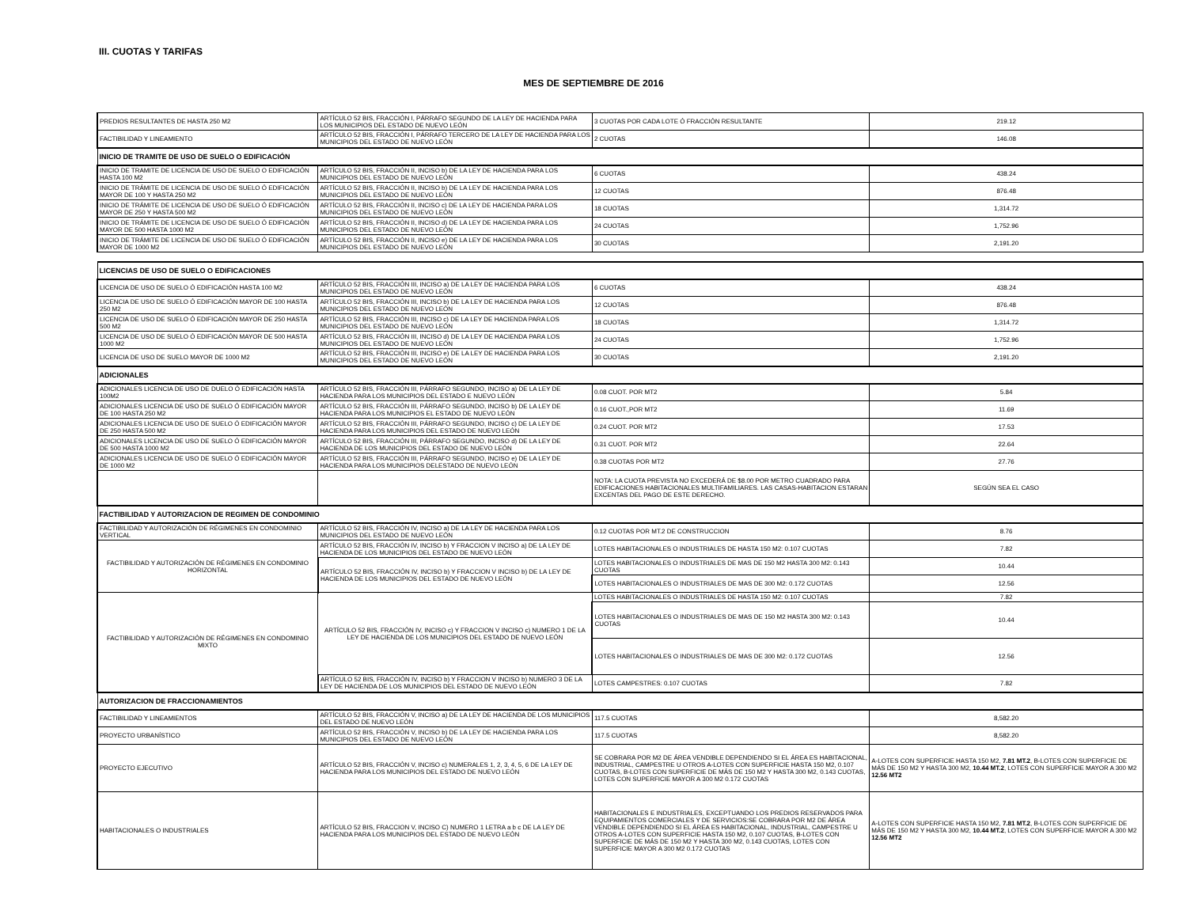III. CUOTAS Y TARIFAS
MES DE SEPTIEMBRE DE 2016
| PREDIOS RESULTANTES DE HASTA 250 M2 | ARTÍCULO 52 BIS, FRACCIÓN I, PÁRRAFO SEGUNDO DE LA LEY DE HACIENDA PARA LOS MUNICIPIOS DEL ESTADO DE NUEVO LEÓN | 3 CUOTAS POR CADA LOTE Ó FRACCIÓN RESULTANTE | 219.12 |
| FACTIBILIDAD Y LINEAMIENTO | ARTÍCULO 52 BIS, FRACCIÓN I, PÁRRAFO TERCERO DE LA LEY DE HACIENDA PARA LOS MUNICIPIOS DEL ESTADO DE NUEVO LEÓN | 2 CUOTAS | 146.08 |
| INICIO DE TRAMITE DE USO DE SUELO O EDIFICACIÓN | | | |
| INICIO DE TRAMITE DE LICENCIA DE USO DE SUELO O EDIFICACIÓN HASTA 100 M2 | ARTÍCULO 52 BIS, FRACCIÓN II, INCISO b) DE LA LEY DE HACIENDA PARA LOS MUNICIPIOS DEL ESTADO DE NUEVO LEÓN | 6 CUOTAS | 438.24 |
| INICIO DE TRÁMITE DE LICENCIA DE USO DE SUELO Ó EDIFICACIÓN MAYOR DE 100 Y HASTA 250 M2 | ARTÍCULO 52 BIS, FRACCIÓN II, INCISO b) DE LA LEY DE HACIENDA PARA LOS MUNICIPIOS DEL ESTADO DE NUEVO LEÓN | 12 CUOTAS | 876.48 |
| INICIO DE TRÁMITE DE LICENCIA DE USO DE SUELO Ó EDIFICACIÓN MAYOR DE 250 Y HASTA 500 M2 | ARTÍCULO 52 BIS, FRACCIÓN II, INCISO c) DE LA LEY DE HACIENDA PARA LOS MUNICIPIOS DEL ESTADO DE NUEVO LEÓN | 18 CUOTAS | 1,314.72 |
| INICIO DE TRÁMITE DE LICENCIA DE USO DE SUELO Ó EDIFICACIÓN MAYOR DE 500 HASTA 1000 M2 | ARTÍCULO 52 BIS, FRACCIÓN II, INCISO d) DE LA LEY DE HACIENDA PARA LOS MUNICIPIOS DEL ESTADO DE NUEVO LEÓN | 24 CUOTAS | 1,752.96 |
| INICIO DE TRÁMITE DE LICENCIA DE USO DE SUELO Ó EDIFICACIÓN MAYOR DE 1000 M2 | ARTÍCULO 52 BIS, FRACCIÓN II, INCISO e) DE LA LEY DE HACIENDA PARA LOS MUNICIPIOS DEL ESTADO DE NUEVO LEÓN | 30 CUOTAS | 2,191.20 |
| LICENCIAS DE USO DE SUELO O EDIFICACIONES | | | |
| LICENCIA DE USO DE SUELO Ó EDIFICACIÓN HASTA 100 M2 | ARTÍCULO 52 BIS, FRACCIÓN III, INCISO a) DE LA LEY DE HACIENDA PARA LOS MUNICIPIOS DEL ESTADO DE NUEVO LEÓN | 6 CUOTAS | 438.24 |
| LICENCIA DE USO DE SUELO Ó EDIFICACIÓN MAYOR DE 100 HASTA 250 M2 | ARTÍCULO 52 BIS, FRACCIÓN III, INCISO b) DE LA LEY DE HACIENDA PARA LOS MUNICIPIOS DEL ESTADO DE NUEVO LEÓN | 12 CUOTAS | 876.48 |
| LICENCIA DE USO DE SUELO Ó EDIFICACIÓN MAYOR DE 250 HASTA 500 M2 | ARTÍCULO 52 BIS, FRACCIÓN III, INCISO c) DE LA LEY DE HACIENDA PARA LOS MUNICIPIOS DEL ESTADO DE NUEVO LEÓN | 18 CUOTAS | 1,314.72 |
| LICENCIA DE USO DE SUELO Ó EDIFICACIÓN MAYOR DE 500 HASTA 1000 M2 | ARTÍCULO 52 BIS, FRACCIÓN III, INCISO d) DE LA LEY DE HACIENDA PARA LOS MUNICIPIOS DEL ESTADO DE NUEVO LEÓN | 24 CUOTAS | 1,752.96 |
| LICENCIA DE USO DE SUELO MAYOR DE 1000 M2 | ARTÍCULO 52 BIS, FRACCIÓN III, INCISO e) DE LA LEY DE HACIENDA PARA LOS MUNICIPIOS DEL ESTADO DE NUEVO LEÓN | 30 CUOTAS | 2,191.20 |
| ADICIONALES | | | |
| ADICIONALES LICENCIA DE USO DE DUELO Ó EDIFICACIÓN HASTA 100M2 | ARTÍCULO 52 BIS, FRACCIÓN III, PÁRRAFO SEGUNDO, INCISO a) DE LA LEY DE HACIENDA PARA LOS MUNICIPIOS DEL ESTADO E NUEVO LEÓN | 0.08 CUOT. POR MT2 | 5.84 |
| ADICIONALES LICENCIA DE USO DE SUELO Ó EDIFICACIÓN MAYOR DE 100 HASTA 250 M2 | ARTÍCULO 52 BIS, FRACCIÓN III, PÁRRAFO SEGUNDO, INCISO b) DE LA LEY DE HACIENDA PARA LOS MUNICIPIOS EL ESTADO DE NUEVO LEÓN | 0.16 CUOT.,POR MT2 | 11.69 |
| ADICIONALES LICENCIA DE USO DE SUELO Ó EDIFICACIÓN MAYOR DE 250 HASTA 500 M2 | ARTÍCULO 52 BIS, FRACCIÓN III, PÁRRAFO SEGUNDO, INCISO c) DE LA LEY DE HACIENDA PARA LOS MUNICIPIOS DEL ESTADO DE NUEVO LEÓN | 0.24 CUOT. POR MT2 | 17.53 |
| ADICIONALES LICENCIA DE USO DE SUELO Ó EDIFICACIÓN MAYOR DE 500 HASTA 1000 M2 | ARTÍCULO 52 BIS, FRACCIÓN III, PÁRRAFO SEGUNDO, INCISO d) DE LA LEY DE HACIENDA DE LOS MUNICIPIOS DEL ESTADO DE NUEVO LEÓN | 0.31 CUOT. POR MT2 | 22.64 |
| ADICIONALES LICENCIA DE USO DE SUELO Ó EDIFICACIÓN MAYOR DE 1000 M2 | ARTÍCULO 52 BIS, FRACCIÓN III, PÁRRAFO SEGUNDO, INCISO e) DE LA LEY DE HACIENDA PARA LOS MUNICIPIOS DELESTADO DE NUEVO LEÓN | 0.38 CUOTAS POR MT2 | 27.76 |
| | | NOTA: LA CUOTA PREVISTA NO EXCEDERÁ DE $8.00 POR METRO CUADRADO PARA EDIFICACIONES HABITACIONALES MULTIFAMILIARES. LAS CASAS-HABITACION ESTARAN EXCENTAS DEL PAGO DE ESTE DERECHO. | SEGÚN SEA EL CASO |
| FACTIBILIDAD Y AUTORIZACION DE REGIMEN DE CONDOMINIO | | | |
| FACTIBILIDAD Y AUTORIZACIÓN DE RÉGIMENES EN CONDOMINIO VERTICAL | ARTÍCULO 52 BIS, FRACCIÓN IV, INCISO a) DE LA LEY DE HACIENDA PARA LOS MUNICIPIOS DEL ESTADO DE NUEVO LEÓN | 0.12 CUOTAS POR MT.2 DE CONSTRUCCION | 8.76 |
| FACTIBILIDAD Y AUTORIZACIÓN DE RÉGIMENES EN CONDOMINIO HORIZONTAL | ARTÍCULO 52 BIS, FRACCIÓN IV, INCISO b) Y FRACCION V INCISO a) DE LA LEY DE HACIENDA DE LOS MUNICIPIOS DEL ESTADO DE NUEVO LEÓN | LOTES HABITACIONALES O INDUSTRIALES DE HASTA 150 M2: 0.107 CUOTAS | 7.82 |
| | ARTÍCULO 52 BIS, FRACCIÓN IV, INCISO b) Y FRACCION V INCISO b) DE LA LEY DE HACIENDA DE LOS MUNICIPIOS DEL ESTADO DE NUEVO LEÓN | LOTES HABITACIONALES O INDUSTRIALES DE MAS DE 150 M2 HASTA 300 M2: 0.143 CUOTAS | 10.44 |
| | | LOTES HABITACIONALES O INDUSTRIALES DE MAS DE 300 M2: 0.172 CUOTAS | 12.56 |
| FACTIBILIDAD Y AUTORIZACIÓN DE RÉGIMENES EN CONDOMINIO MIXTO | ARTÍCULO 52 BIS, FRACCIÓN IV, INCISO c) Y FRACCION V INCISO c) NUMERO 1 DE LA LEY DE HACIENDA DE LOS MUNICIPIOS DEL ESTADO DE NUEVO LEÓN | LOTES HABITACIONALES O INDUSTRIALES DE HASTA 150 M2: 0.107 CUOTAS | 7.82 |
| | | LOTES HABITACIONALES O INDUSTRIALES DE MAS DE 150 M2 HASTA 300 M2: 0.143 CUOTAS | 10.44 |
| | | LOTES HABITACIONALES O INDUSTRIALES DE MAS DE 300 M2: 0.172 CUOTAS | 12.56 |
| | ARTÍCULO 52 BIS, FRACCIÓN IV, INCISO b) Y FRACCION V INCISO b) NUMERO 3 DE LA LEY DE HACIENDA DE LOS MUNICIPIOS DEL ESTADO DE NUEVO LEÓN | LOTES CAMPESTRES: 0.107 CUOTAS | 7.82 |
| AUTORIZACION DE FRACCIONAMIENTOS | | | |
| FACTIBILIDAD Y LINEAMIENTOS | ARTÍCULO 52 BIS, FRACCIÓN V, INCISO a) DE LA LEY DE HACIENDA DE LOS MUNICIPIOS DEL ESTADO DE NUEVO LEÓN | 117.5 CUOTAS | 8,582.20 |
| PROYECTO URBANÍSTICO | ARTÍCULO 52 BIS, FRACCIÓN V, INCISO b) DE LA LEY DE HACIENDA PARA LOS MUNICIPIOS DEL ESTADO DE NUEVO LEÓN | 117.5 CUOTAS | 8,582.20 |
| PROYECTO EJECUTIVO | ARTÍCULO 52 BIS, FRACCIÓN V, INCISO c) NUMERALES 1, 2, 3, 4, 5, 6 DE LA LEY DE HACIENDA PARA LOS MUNICIPIOS DEL ESTADO DE NUEVO LEÓN | SE COBRARA POR M2 DE ÁREA VENDIBLE DEPENDIENDO SI EL ÁREA ES HABITACIONAL, INDUSTRIAL, CAMPESTRE U OTROS A-LOTES CON SUPERFICIE HASTA 150 M2, 0.107 CUOTAS, B-LOTES CON SUPERFICIE DE MÁS DE 150 M2 Y HASTA 300 M2, 0.143 CUOTAS, LOTES CON SUPERFICIE MAYOR A 300 M2 0.172 CUOTAS | A-LOTES CON SUPERFICIE HASTA 150 M2, 7.81 MT.2 , B-LOTES CON SUPERFICIE DE MÁS DE 150 M2 Y HASTA 300 M2, 10.44 MT.2 , LOTES CON SUPERFICIE MAYOR A 300 M2 12.56 MT2 |
| HABITACIONALES O INDUSTRIALES | ARTÍCULO 52 BIS, FRACCION V, INCISO C) NUMERO 1 LETRA a b c DE LA LEY DE HACIENDA PARA LOS MUNICIPIOS DEL ESTADO DE NUEVO LEÓN | HABITACIONALES E INDUSTRIALES, EXCEPTUANDO LOS PREDIOS RESERVADOS PARA EQUIPAMIENTOS COMERCIALES Y DE SERVICIOS:SE COBRARA POR M2 DE ÁREA VENDIBLE DEPENDIENDO SI EL ÁREA ES HABITACIONAL, INDUSTRIAL, CAMPESTRE U OTROS A-LOTES CON SUPERFICIE HASTA 150 M2, 0.107 CUOTAS, B-LOTES CON SUPERFICIE DE MÁS DE 150 M2 Y HASTA 300 M2, 0.143 CUOTAS, LOTES CON SUPERFICIE MAYOR A 300 M2 0.172 CUOTAS | A-LOTES CON SUPERFICIE HASTA 150 M2, 7.81 MT.2 , B-LOTES CON SUPERFICIE DE MÁS DE 150 M2 Y HASTA 300 M2, 10.44 MT.2 , LOTES CON SUPERFICIE MAYOR A 300 M2 12.56 MT2 |